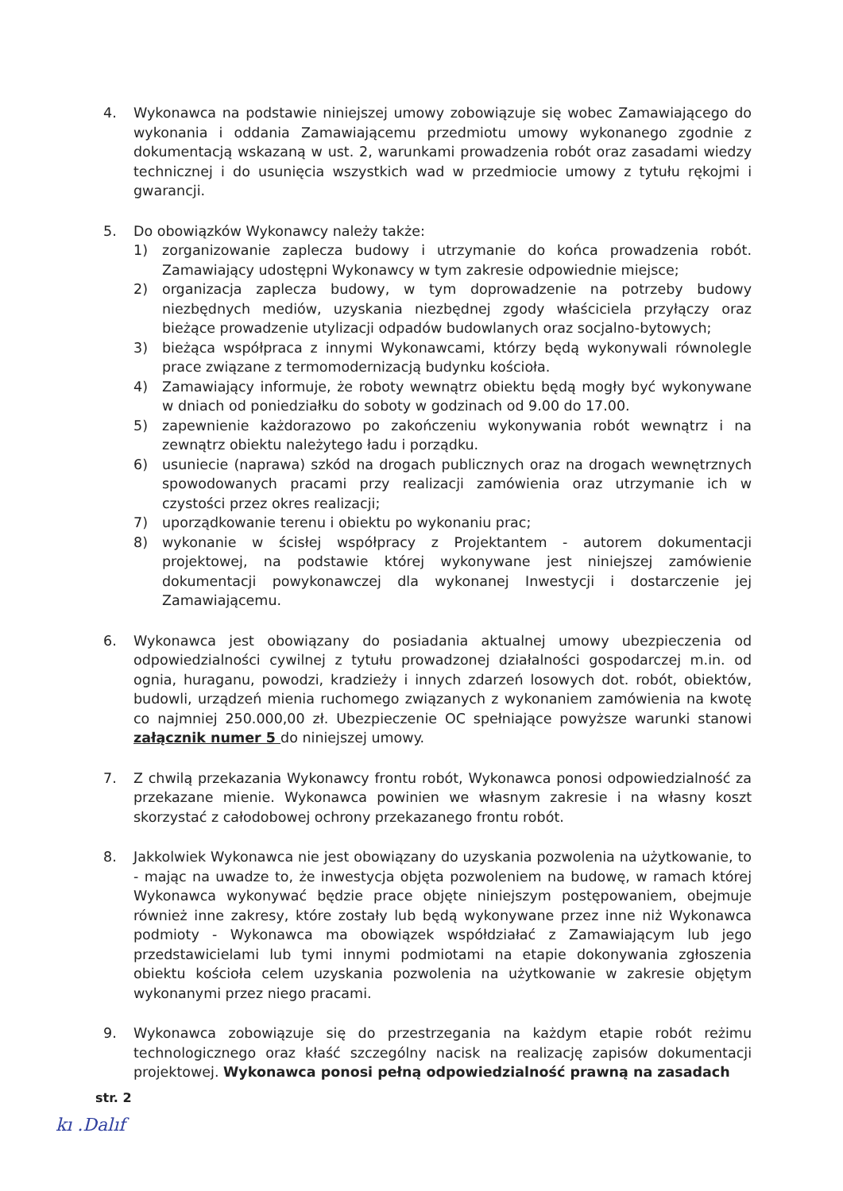4. Wykonawca na podstawie niniejszej umowy zobowiązuje się wobec Zamawiającego do wykonania i oddania Zamawiającemu przedmiotu umowy wykonanego zgodnie z dokumentacją wskazaną w ust. 2, warunkami prowadzenia robót oraz zasadami wiedzy technicznej i do usunięcia wszystkich wad w przedmiocie umowy z tytułu rękojmi i gwarancji.
5. Do obowiązków Wykonawcy należy także:
1) zorganizowanie zaplecza budowy i utrzymanie do końca prowadzenia robót. Zamawiający udostępni Wykonawcy w tym zakresie odpowiednie miejsce;
2) organizacja zaplecza budowy, w tym doprowadzenie na potrzeby budowy niezbędnych mediów, uzyskania niezbędnej zgody właściciela przyłączy oraz bieżące prowadzenie utylizacji odpadów budowlanych oraz socjalno-bytowych;
3) bieżąca współpraca z innymi Wykonawcami, którzy będą wykonywali równolegle prace związane z termomodernizacją budynku kościoła.
4) Zamawiający informuje, że roboty wewnątrz obiektu będą mogły być wykonywane w dniach od poniedziałku do soboty w godzinach od 9.00 do 17.00.
5) zapewnienie każdorazowo po zakończeniu wykonywania robót wewnątrz i na zewnątrz obiektu należytego ładu i porządku.
6) usuniecie (naprawa) szkód na drogach publicznych oraz na drogach wewnętrznych spowodowanych pracami przy realizacji zamówienia oraz utrzymanie ich w czystości przez okres realizacji;
7) uporządkowanie terenu i obiektu po wykonaniu prac;
8) wykonanie w ścisłej współpracy z Projektantem - autorem dokumentacji projektowej, na podstawie której wykonywane jest niniejszej zamówienie dokumentacji powykonawczej dla wykonanej Inwestycji i dostarczenie jej Zamawiającemu.
6. Wykonawca jest obowiązany do posiadania aktualnej umowy ubezpieczenia od odpowiedzialności cywilnej z tytułu prowadzonej działalności gospodarczej m.in. od ognia, huraganu, powodzi, kradzieży i innych zdarzeń losowych dot. robót, obiektów, budowli, urządzeń mienia ruchomego związanych z wykonaniem zamówienia na kwotę co najmniej 250.000,00 zł. Ubezpieczenie OC spełniające powyższe warunki stanowi załącznik numer 5 do niniejszej umowy.
7. Z chwilą przekazania Wykonawcy frontu robót, Wykonawca ponosi odpowiedzialność za przekazane mienie. Wykonawca powinien we własnym zakresie i na własny koszt skorzystać z całodobowej ochrony przekazanego frontu robót.
8. Jakkolwiek Wykonawca nie jest obowiązany do uzyskania pozwolenia na użytkowanie, to - mając na uwadze to, że inwestycja objęta pozwoleniem na budowę, w ramach której Wykonawca wykonywać będzie prace objęte niniejszym postępowaniem, obejmuje również inne zakresy, które zostały lub będą wykonywane przez inne niż Wykonawca podmioty - Wykonawca ma obowiązek współdziałać z Zamawiającym lub jego przedstawicielami lub tymi innymi podmiotami na etapie dokonywania zgłoszenia obiektu kościoła celem uzyskania pozwolenia na użytkowanie w zakresie objętym wykonanymi przez niego pracami.
9. Wykonawca zobowiązuje się do przestrzegania na każdym etapie robót reżimu technologicznego oraz kłaść szczególny nacisk na realizację zapisów dokumentacji projektowej. Wykonawca ponosi pełną odpowiedzialność prawną na zasadach
str. 2
kı .Dalıf